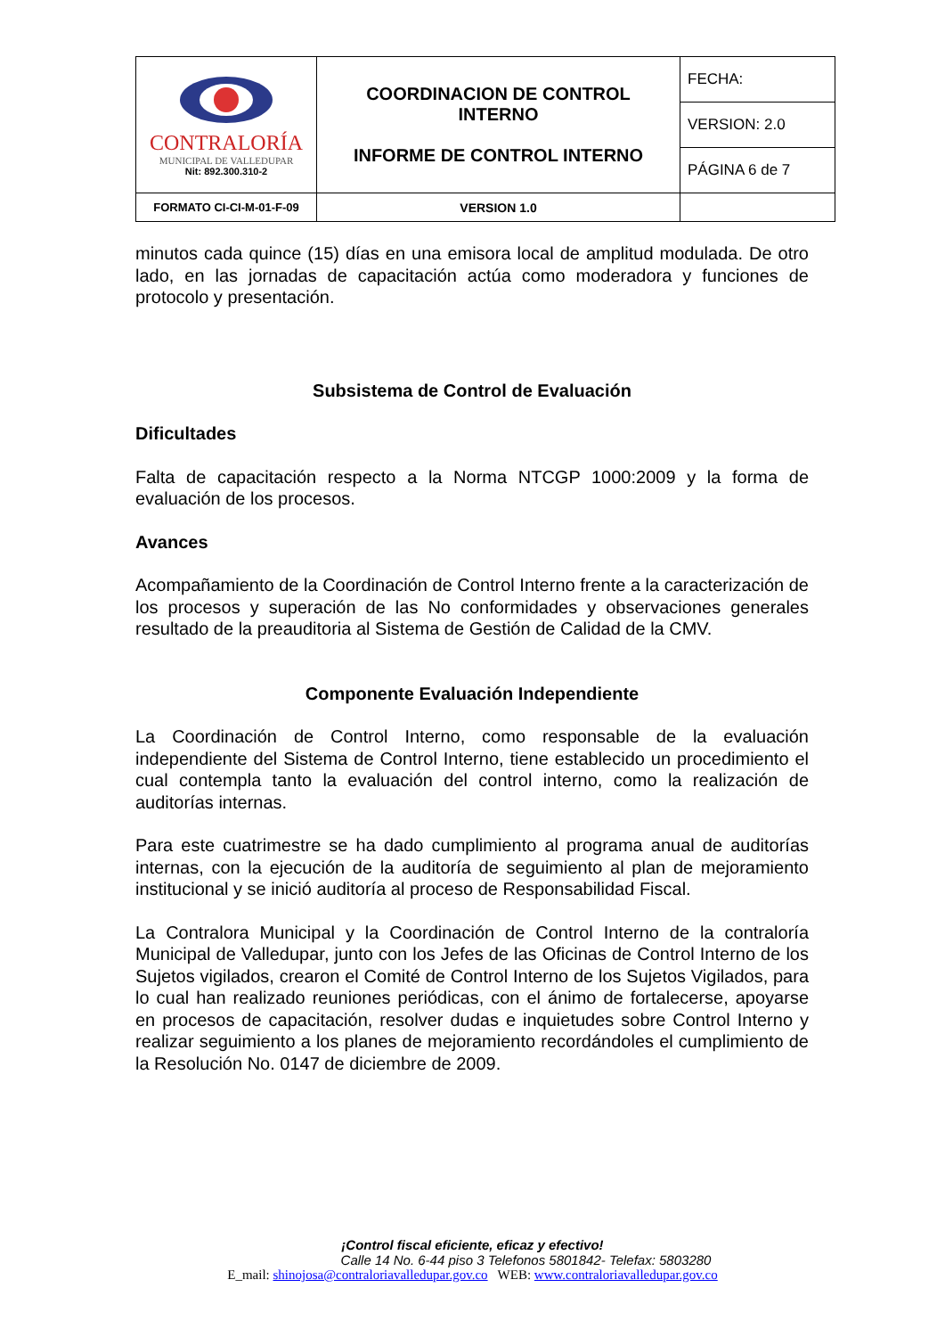| CONTRALORÍA MUNICIPAL DE VALLEDUPAR Nit: 892.300.310-2 | COORDINACION DE CONTROL INTERNO INFORME DE CONTROL INTERNO | FECHA: |
| | | VERSION: 2.0 |
| | | PÁGINA 6 de 7 |
| FORMATO CI-CI-M-01-F-09 | VERSION 1.0 | |
minutos cada quince (15) días en una emisora local de amplitud modulada. De otro lado, en las jornadas de capacitación actúa como moderadora y funciones de protocolo y presentación.
Subsistema de Control de Evaluación
Dificultades
Falta de capacitación respecto a la Norma NTCGP 1000:2009 y la forma de evaluación de los procesos.
Avances
Acompañamiento de la Coordinación de Control Interno frente a la caracterización de los procesos y superación de las No conformidades y observaciones generales resultado de la preauditoria al Sistema de Gestión de Calidad de la CMV.
Componente Evaluación Independiente
La Coordinación de Control Interno, como responsable de la evaluación independiente del Sistema de Control Interno, tiene establecido un procedimiento el cual contempla tanto la evaluación del control interno, como la realización de auditorías internas.
Para este cuatrimestre se ha dado cumplimiento al programa anual de auditorías internas, con la ejecución de la auditoría de seguimiento al plan de mejoramiento institucional y se inició auditoría al proceso de Responsabilidad Fiscal.
La Contralora Municipal y la Coordinación de Control Interno de la contraloría Municipal de Valledupar, junto con los Jefes de las Oficinas de Control Interno de los Sujetos vigilados, crearon el Comité de Control Interno de los Sujetos Vigilados, para lo cual han realizado reuniones periódicas, con el ánimo de fortalecerse, apoyarse en procesos de capacitación, resolver dudas e inquietudes sobre Control Interno y realizar seguimiento a los planes de mejoramiento recordándoles el cumplimiento de la Resolución No. 0147 de diciembre de 2009.
¡Control fiscal eficiente, eficaz y efectivo!
Calle 14 No. 6-44 piso 3 Telefonos 5801842- Telefax: 5803280
E_mail: shinojosa@contraloriavalledupar.gov.co WEB: www.contraloriavalledupar.gov.co